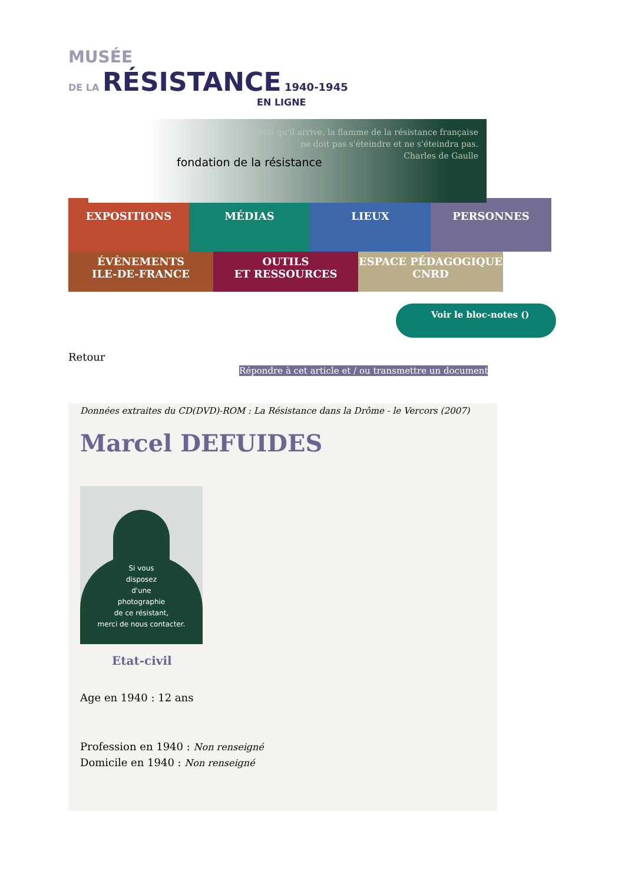MUSÉE
DE LA RÉSISTANCE 1940-1945
EN LIGNE
fondation de la résistance
Quoi qu'il arrive, la flamme de la résistance française
ne doit pas s'éteindre et ne s'éteindra pas.
Charles de Gaulle
EXPOSITIONS MÉDIAS LIEUX PERSONNES
ÉVÈNEMENTS
ILE-DE-FRANCE
OUTILS
ET RESSOURCES
ESPACE PÉDAGOGIQUE
CNRD
Voir le bloc-notes ()
Retour
Répondre à cet article et / ou transmettre un document
Données extraites du CD(DVD)-ROM : La Résistance dans la Drôme - le Vercors (2007)
Marcel DEFUIDES
Si vous
disposez
d'une
photographie
de ce résistant,
merci de nous contacter.
Etat-civil
Age en 1940 : 12 ans
Profession en 1940 : Non renseigné
Domicile en 1940 : Non renseigné